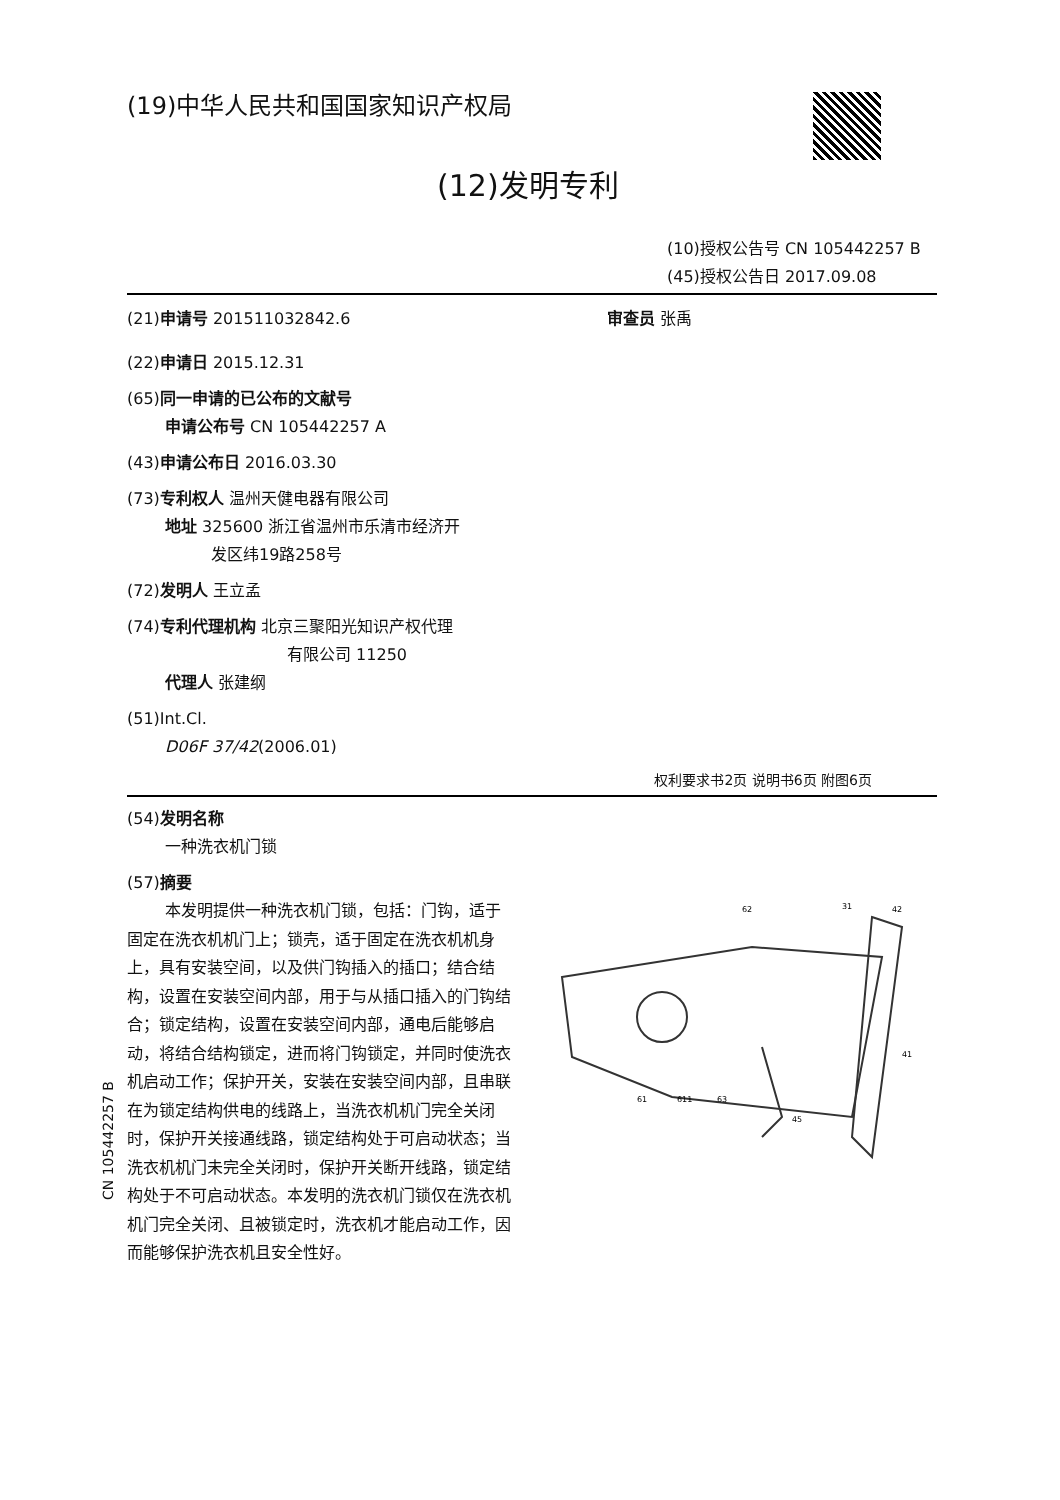(19)中华人民共和国国家知识产权局
(12)发明专利
(10)授权公告号 CN 105442257 B
(45)授权公告日 2017.09.08
(21)申请号 201511032842.6 审查员 张禹
(22)申请日 2015.12.31
(65)同一申请的已公布的文献号
申请公布号 CN 105442257 A
(43)申请公布日 2016.03.30
(73)专利权人 温州天健电器有限公司
地址 325600 浙江省温州市乐清市经济开
发区纬19路258号
(72)发明人 王立孟
(74)专利代理机构 北京三聚阳光知识产权代理
有限公司 11250
代理人 张建纲
(51)Int.Cl.
D06F 37/42(2006.01)
权利要求书2页 说明书6页 附图6页
(54)发明名称
一种洗衣机门锁
(57)摘要
本发明提供一种洗衣机门锁，包括：门钩，适于固定在洗衣机机门上；锁壳，适于固定在洗衣机机身上，具有安装空间，以及供门钩插入的插口；结合结构，设置在安装空间内部，用于与从插口插入的门钩结合；锁定结构，设置在安装空间内部，通电后能够启动，将结合结构锁定，进而将门钩锁定，并同时使洗衣机启动工作；保护开关，安装在安装空间内部，且串联在为锁定结构供电的线路上，当洗衣机机门完全关闭时，保护开关接通线路，锁定结构处于可启动状态；当洗衣机机门未完全关闭时，保护开关断开线路，锁定结构处于不可启动状态。本发明的洗衣机门锁仅在洗衣机机门完全关闭、且被锁定时，洗衣机才能启动工作，因而能够保护洗衣机且安全性好。
62
31
42
41
61
611
63
45
CN 105442257 B